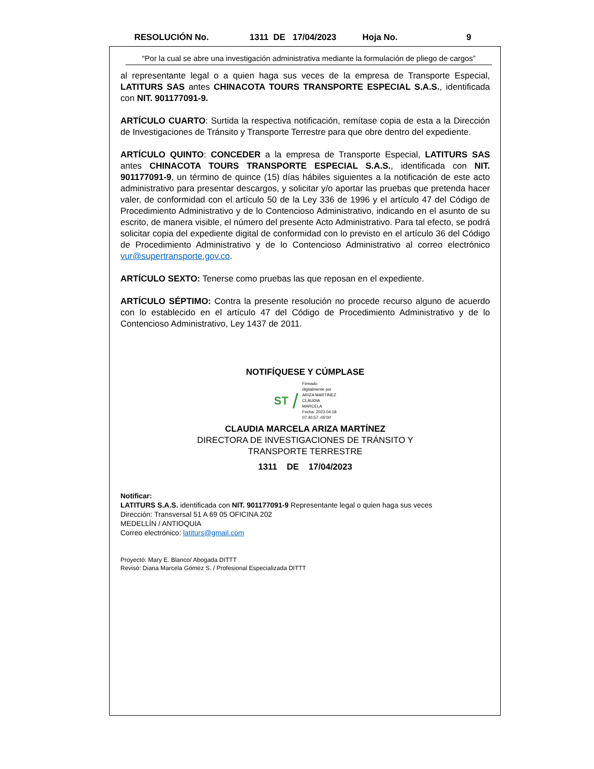RESOLUCIÓN No. 1311 DE 17/04/2023 Hoja No. 9
“Por la cual se abre una investigación administrativa mediante la formulación de pliego de cargos”
al representante legal o a quien haga sus veces de la empresa de Transporte Especial, LATITURS SAS antes CHINACOTA TOURS TRANSPORTE ESPECIAL S.A.S., identificada con NIT. 901177091-9.
ARTÍCULO CUARTO: Surtida la respectiva notificación, remítase copia de esta a la Dirección de Investigaciones de Tránsito y Transporte Terrestre para que obre dentro del expediente.
ARTÍCULO QUINTO: CONCEDER a la empresa de Transporte Especial, LATITURS SAS antes CHINACOTA TOURS TRANSPORTE ESPECIAL S.A.S., identificada con NIT. 901177091-9, un término de quince (15) días hábiles siguientes a la notificación de este acto administrativo para presentar descargos, y solicitar y/o aportar las pruebas que pretenda hacer valer, de conformidad con el artículo 50 de la Ley 336 de 1996 y el artículo 47 del Código de Procedimiento Administrativo y de lo Contencioso Administrativo, indicando en el asunto de su escrito, de manera visible, el número del presente Acto Administrativo. Para tal efecto, se podrá solicitar copia del expediente digital de conformidad con lo previsto en el artículo 36 del Código de Procedimiento Administrativo y de lo Contencioso Administrativo al correo electrónico vur@supertransporte.gov.co.
ARTÍCULO SEXTO: Tenerse como pruebas las que reposan en el expediente.
ARTÍCULO SÉPTIMO: Contra la presente resolución no procede recurso alguno de acuerdo con lo establecido en el artículo 47 del Código de Procedimiento Administrativo y de lo Contencioso Administrativo, Ley 1437 de 2011.
NOTIFÍQUESE Y CÚMPLASE
ST /
Firmado
digitalmente por
ARIZA MARTINEZ
CLAUDIA
MARCELA
Fecha: 2023.04.18
07:40:57 -05'00'
CLAUDIA MARCELA ARIZA MARTÍNEZ
DIRECTORA DE INVESTIGACIONES DE TRÁNSITO Y
TRANSPORTE TERRESTRE
1311 DE 17/04/2023
Notificar:
LATITURS S.A.S. identificada con NIT. 901177091-9 Representante legal o quien haga sus veces
Dirección: Transversal 51 A 69 05 OFICINA 202
MEDELLÍN / ANTIOQUIA
Correo electrónico: latiturs@gmail.com
Proyectó: Mary E. Blanco/ Abogada DITTT
Revisó: Diana Marcela Gómez S. / Profesional Especializada DITTT